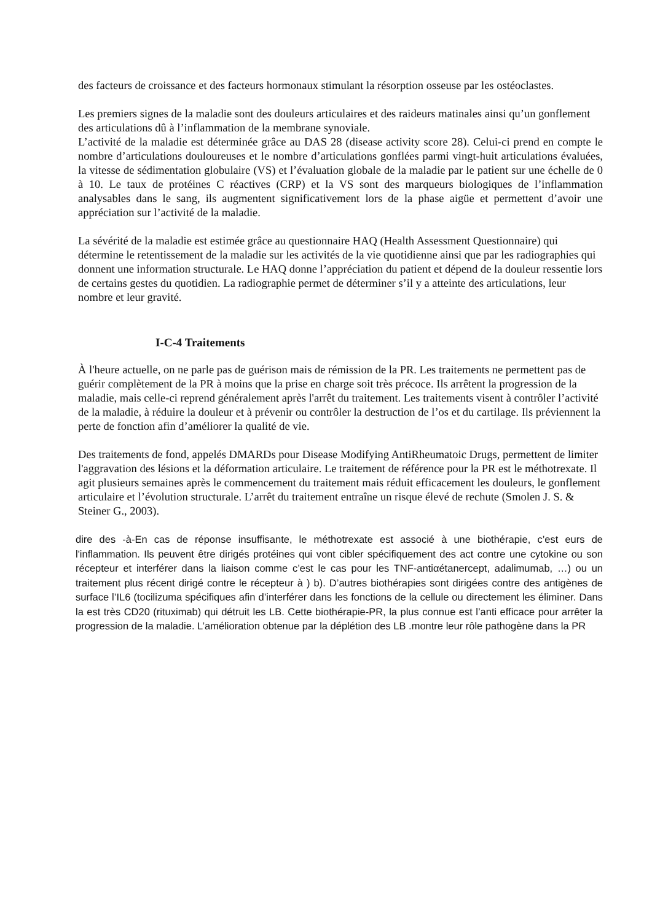des facteurs de croissance et des facteurs hormonaux stimulant la résorption osseuse par les ostéoclastes.
Les premiers signes de la maladie sont des douleurs articulaires et des raideurs matinales ainsi qu’un gonflement des articulations dû à l’inflammation de la membrane synoviale.
L’activité de la maladie est déterminée grâce au DAS 28 (disease activity score 28). Celui-ci prend en compte le nombre d’articulations douloureuses et le nombre d’articulations gonflées parmi vingt-huit articulations évaluées, la vitesse de sédimentation globulaire (VS) et l’évaluation globale de la maladie par le patient sur une échelle de 0 à 10. Le taux de protéines C réactives (CRP) et la VS sont des marqueurs biologiques de l’inflammation analysables dans le sang, ils augmentent significativement lors de la phase aigüe et permettent d’avoir une appréciation sur l’activité de la maladie.
La sévérité de la maladie est estimée grâce au questionnaire HAQ (Health Assessment Questionnaire) qui détermine le retentissement de la maladie sur les activités de la vie quotidienne ainsi que par les radiographies qui donnent une information structurale. Le HAQ donne l’appréciation du patient et dépend de la douleur ressentie lors de certains gestes du quotidien. La radiographie permet de déterminer s’il y a atteinte des articulations, leur nombre et leur gravité.
I-C-4 Traitements
À l'heure actuelle, on ne parle pas de guérison mais de rémission de la PR. Les traitements ne permettent pas de guérir complètement de la PR à moins que la prise en charge soit très précoce. Ils arrêtent la progression de la maladie, mais celle-ci reprend généralement après l'arrêt du traitement. Les traitements visent à contrôler l’activité de la maladie, à réduire la douleur et à prévenir ou contrôler la destruction de l’os et du cartilage. Ils préviennent la perte de fonction afin d’améliorer la qualité de vie.
Des traitements de fond, appelés DMARDs pour Disease Modifying AntiRheumatoic Drugs, permettent de limiter l'aggravation des lésions et la déformation articulaire. Le traitement de référence pour la PR est le méthotrexate. Il agit plusieurs semaines après le commencement du traitement mais réduit efficacement les douleurs, le gonflement articulaire et l’évolution structurale. L’arrêt du traitement entraîne un risque élevé de rechute (Smolen J. S. & Steiner G., 2003).
dire des -à-En cas de réponse insuffisante, le méthotrexate est associé à une biothérapie, c’est eurs de l'inflammation. Ils peuvent être dirigés protéines qui vont cibler spécifiquement des act contre une cytokine ou son récepteur et interférer dans la liaison comme c’est le cas pour les TNF-antiαétanercept, adalimumab, …) ou un traitement plus récent dirigé contre le récepteur à ) b). D’autres biothérapies sont dirigées contre des antigènes de surface l’IL6 (tocilizuma spécifiques afin d’interférer dans les fonctions de la cellule ou directement les éliminer. Dans la est très CD20 (rituximab) qui détruit les LB. Cette biothérapie-PR, la plus connue est l’anti efficace pour arrêter la progression de la maladie. L’amélioration obtenue par la déplétion des LB .montre leur rôle pathogène dans la PR